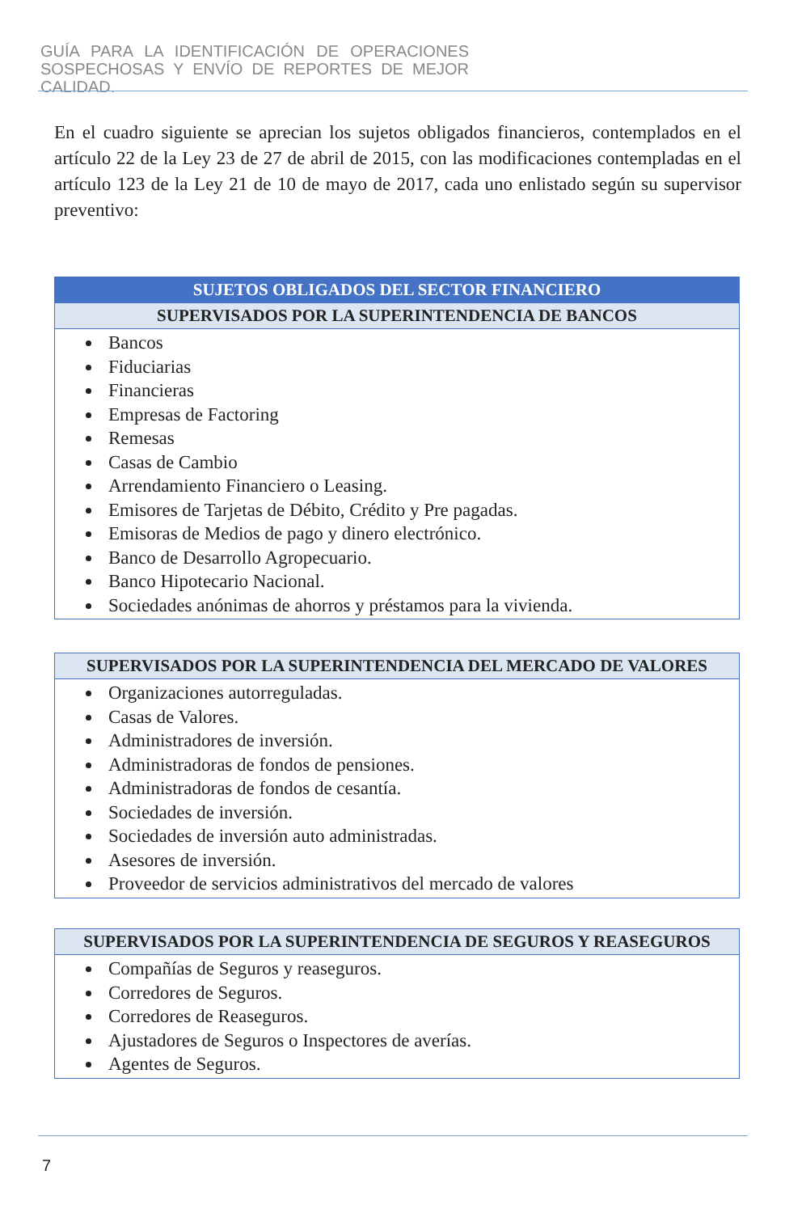GUÍA PARA LA IDENTIFICACIÓN DE OPERACIONES SOSPECHOSAS Y ENVÍO DE REPORTES DE MEJOR CALIDAD.
En el cuadro siguiente se aprecian los sujetos obligados financieros, contemplados en el artículo 22 de la Ley 23 de 27 de abril de 2015, con las modificaciones contempladas en el artículo 123 de la Ley 21 de 10 de mayo de 2017, cada uno enlistado según su supervisor preventivo:
| SUJETOS OBLIGADOS DEL SECTOR FINANCIERO |
| --- |
| SUPERVISADOS POR LA SUPERINTENDENCIA DE BANCOS |
| Bancos Fiduciarias Financieras Empresas de Factoring Remesas Casas de Cambio Arrendamiento Financiero o Leasing. Emisores de Tarjetas de Débito, Crédito y Pre pagadas. Emisoras de Medios de pago y dinero electrónico. Banco de Desarrollo Agropecuario. Banco Hipotecario Nacional. Sociedades anónimas de ahorros y préstamos para la vivienda. |
| SUPERVISADOS POR LA SUPERINTENDENCIA DEL MERCADO DE VALORES |
| --- |
| Organizaciones autorreguladas. Casas de Valores. Administradores de inversión. Administradoras de fondos de pensiones. Administradoras de fondos de cesantía. Sociedades de inversión. Sociedades de inversión auto administradas. Asesores de inversión. Proveedor de servicios administrativos del mercado de valores |
| SUPERVISADOS POR LA SUPERINTENDENCIA DE SEGUROS Y REASEGUROS |
| --- |
| Compañías de Seguros y reaseguros. Corredores de Seguros. Corredores de Reaseguros. Ajustadores de Seguros o Inspectores de averías. Agentes de Seguros. |
7